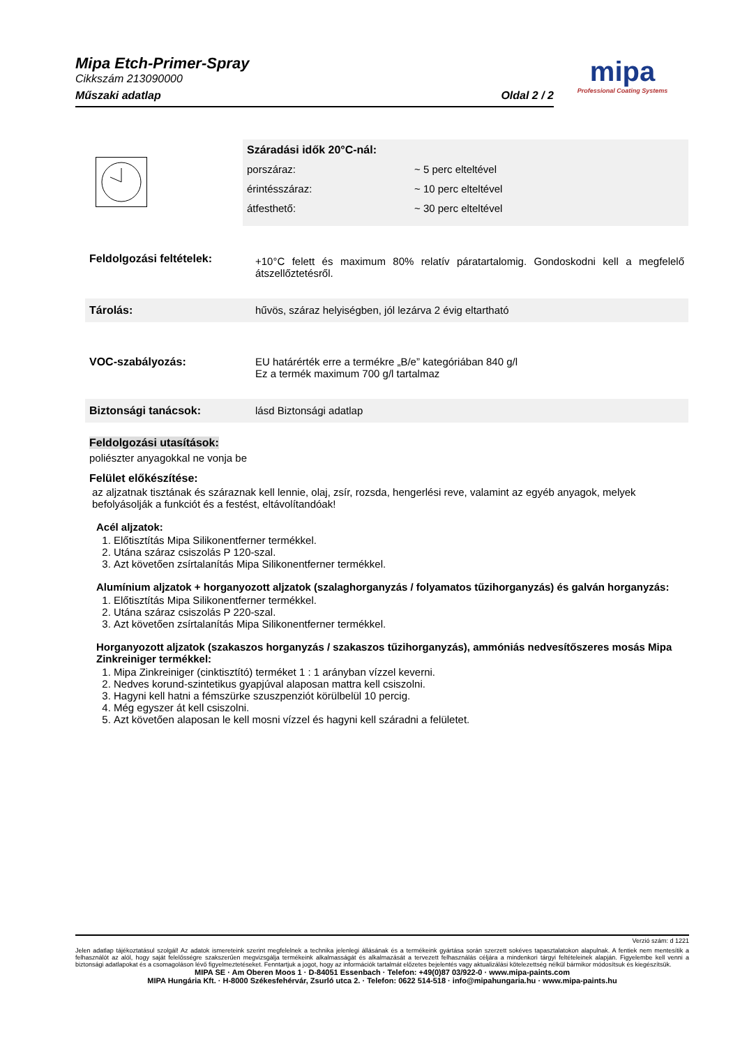Mipa Etch-Primer-Spray
Cikkszám 213090000
Műszaki adatlap Oldal 2 / 2
mipa
Professional Coating Systems
Száradási idők 20°C-nál:
| porszáraz: | ~ 5 perc elteltével |
| érintésszáraz: | ~ 10 perc elteltével |
| átfesthető: | ~ 30 perc elteltével |
Feldolgozási feltételek:
+10°C felett és maximum 80% relatív páratartalomig. Gondoskodni kell a megfelelő átszellőztetésről.
Tárolás: hűvös, száraz helyiségben, jól lezárva 2 évig eltartható
VOC-szabályozás: EU határérték erre a termékre „B/e” kategóriában 840 g/l
Ez a termék maximum 700 g/l tartalmaz
Biztonsági tanácsok: lásd Biztonsági adatlap
Feldolgozási utasítások:
poliészter anyagokkal ne vonja be
Felület előkészítése:
az aljzatnak tisztának és száraznak kell lennie, olaj, zsír, rozsda, hengerlési reve, valamint az egyéb anyagok, melyek befolyásolják a funkciót és a festést, eltávolítandóak!
Acél aljzatok:
1. Előtisztítás Mipa Silikonentferner termékkel.
2. Utána száraz csiszolás P 120-szal.
3. Azt követően zsírtalanítás Mipa Silikonentferner termékkel.
Alumínium aljzatok + horganyozott aljzatok (szalaghorganyzás / folyamatos tűzihorganyzás) és galván horganyzás:
1. Előtisztítás Mipa Silikonentferner termékkel.
2. Utána száraz csiszolás P 220-szal.
3. Azt követően zsírtalanítás Mipa Silikonentferner termékkel.
Horganyozott aljzatok (szakaszos horganyzás / szakaszos tűzihorganyzás), ammóniás nedvesítőszeres mosás Mipa Zinkreiniger termékkel:
1. Mipa Zinkreiniger (cinktisztító) terméket 1 : 1 arányban vízzel keverni.
2. Nedves korund-szintetikus gyapjúval alaposan mattra kell csiszolni.
3. Hagyni kell hatni a fémszürke szuszpenziót körülbelül 10 percig.
4. Még egyszer át kell csiszolni.
5. Azt követően alaposan le kell mosni vízzel és hagyni kell száradni a felületet.
Verzió szám: d 1221
Jelen adatlap tájékoztatásul szolgál! Az adatok ismereteink szerint megfelelnek a technika jelenlegi állásának és a termékeink gyártása során szerzett sokéves tapasztalatokon alapulnak. A fentiek nem mentesítik a felhasználót az alól, hogy saját felelősségre szakszerűen megvizsgálja termékeink alkalmasságát és alkalmazását a tervezett felhasználás céljára a mindenkori tárgyi feltételeinek alapján. Figyelembe kell venni a biztonsági adatlapokat és a csomagoláson lévő figyelmeztetéseket. Fenntartjuk a jogot, hogy az információk tartalmát előzetes bejelentés vagy aktualizálási kötelezettség nélkül bármikor módosítsuk és kiegészítsük.
MIPA SE · Am Oberen Moos 1 · D-84051 Essenbach · Telefon: +49(0)87 03/922-0 · www.mipa-paints.com
MIPA Hungária Kft. · H-8000 Székesfehérvár, Zsurló utca 2. · Telefon: 0622 514-518 · info@mipahungaria.hu · www.mipa-paints.hu